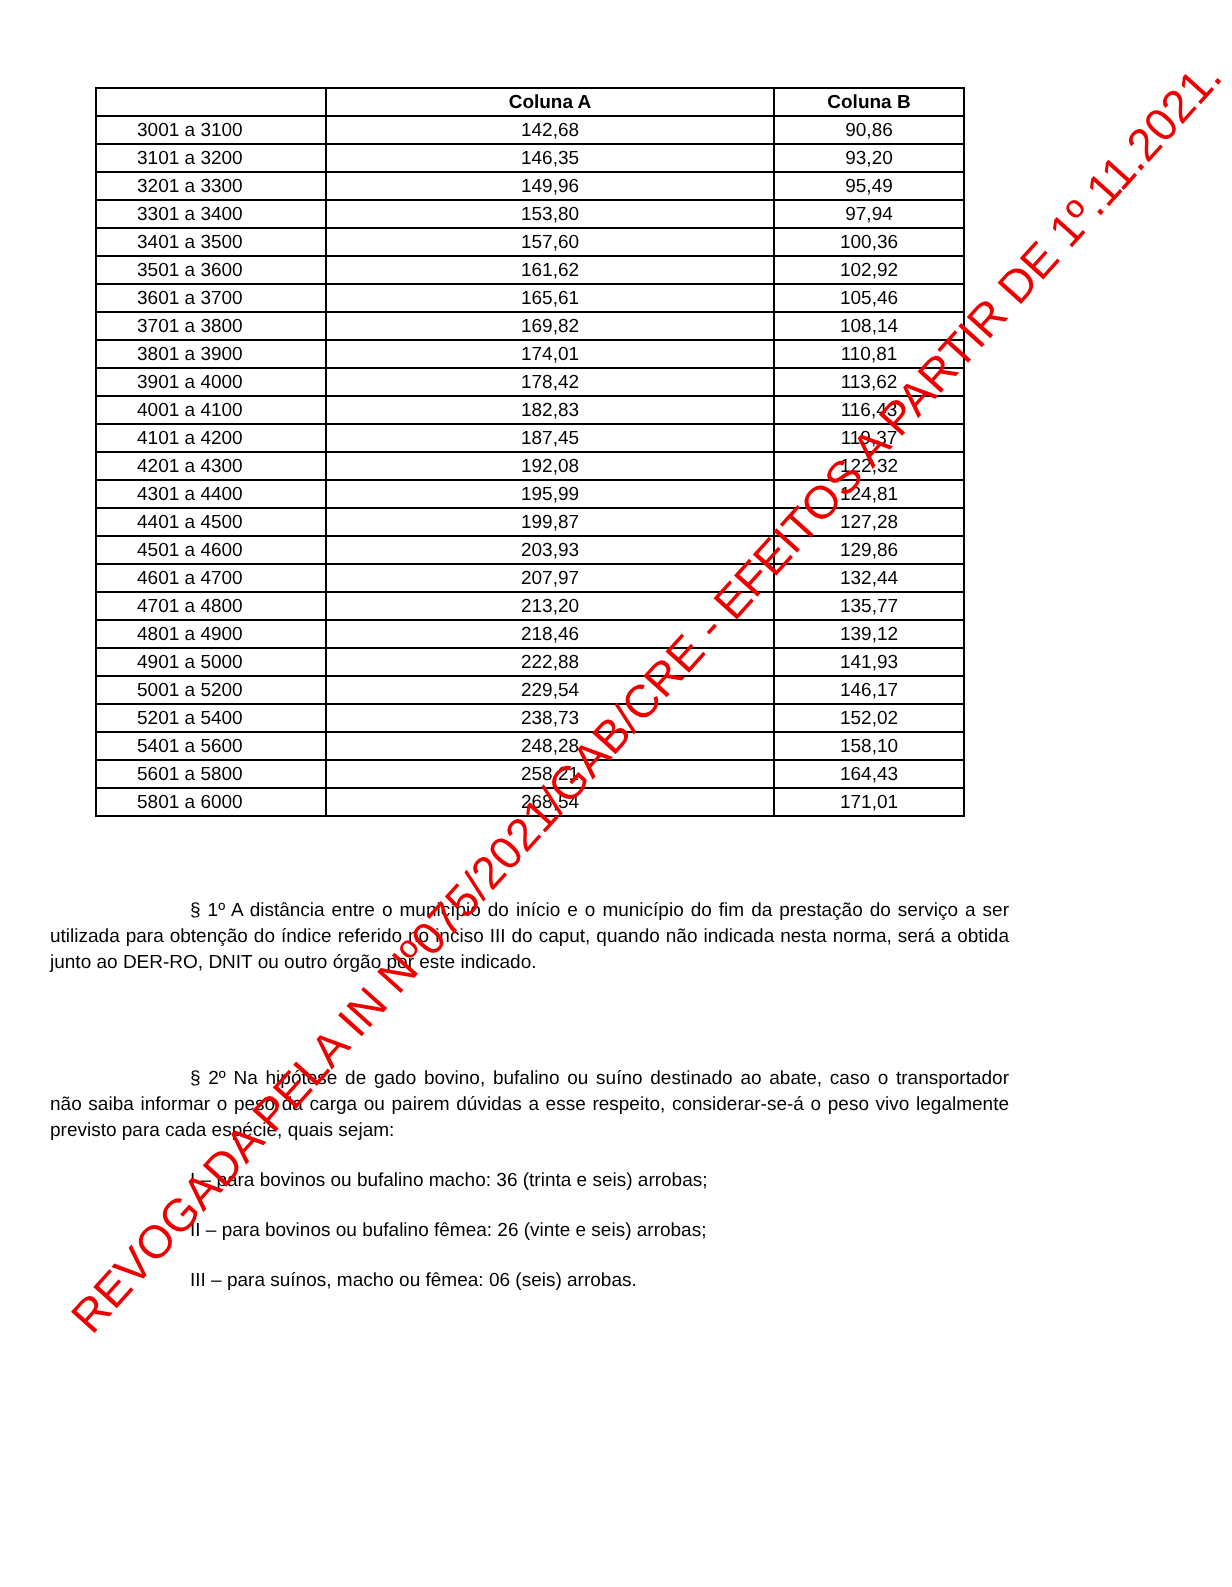| | Coluna A | Coluna B |
| --- | --- | --- |
| 3001 a 3100 | 142,68 | 90,86 |
| 3101 a 3200 | 146,35 | 93,20 |
| 3201 a 3300 | 149,96 | 95,49 |
| 3301 a 3400 | 153,80 | 97,94 |
| 3401 a 3500 | 157,60 | 100,36 |
| 3501 a 3600 | 161,62 | 102,92 |
| 3601 a 3700 | 165,61 | 105,46 |
| 3701 a 3800 | 169,82 | 108,14 |
| 3801 a 3900 | 174,01 | 110,81 |
| 3901 a 4000 | 178,42 | 113,62 |
| 4001 a 4100 | 182,83 | 116,43 |
| 4101 a 4200 | 187,45 | 119,37 |
| 4201 a 4300 | 192,08 | 122,32 |
| 4301 a 4400 | 195,99 | 124,81 |
| 4401 a 4500 | 199,87 | 127,28 |
| 4501 a 4600 | 203,93 | 129,86 |
| 4601 a 4700 | 207,97 | 132,44 |
| 4701 a 4800 | 213,20 | 135,77 |
| 4801 a 4900 | 218,46 | 139,12 |
| 4901 a 5000 | 222,88 | 141,93 |
| 5001 a 5200 | 229,54 | 146,17 |
| 5201 a 5400 | 238,73 | 152,02 |
| 5401 a 5600 | 248,28 | 158,10 |
| 5601 a 5800 | 258,21 | 164,43 |
| 5801 a 6000 | 268,54 | 171,01 |
§ 1º A distância entre o município do início e o município do fim da prestação do serviço a ser utilizada para obtenção do índice referido no inciso III do caput, quando não indicada nesta norma, será a obtida junto ao DER-RO, DNIT ou outro órgão por este indicado.
§ 2º Na hipótese de gado bovino, bufalino ou suíno destinado ao abate, caso o transportador não saiba informar o peso da carga ou pairem dúvidas a esse respeito, considerar-se-á o peso vivo legalmente previsto para cada espécie, quais sejam:
I – para bovinos ou bufalino macho: 36 (trinta e seis) arrobas;
II – para bovinos ou bufalino fêmea: 26 (vinte e seis) arrobas;
III – para suínos, macho ou fêmea: 06 (seis) arrobas.
REVOGADA PELA IN Nº075/2021/GAB/CRE - EFEITOS A PARTIR DE 1º.11.2021.